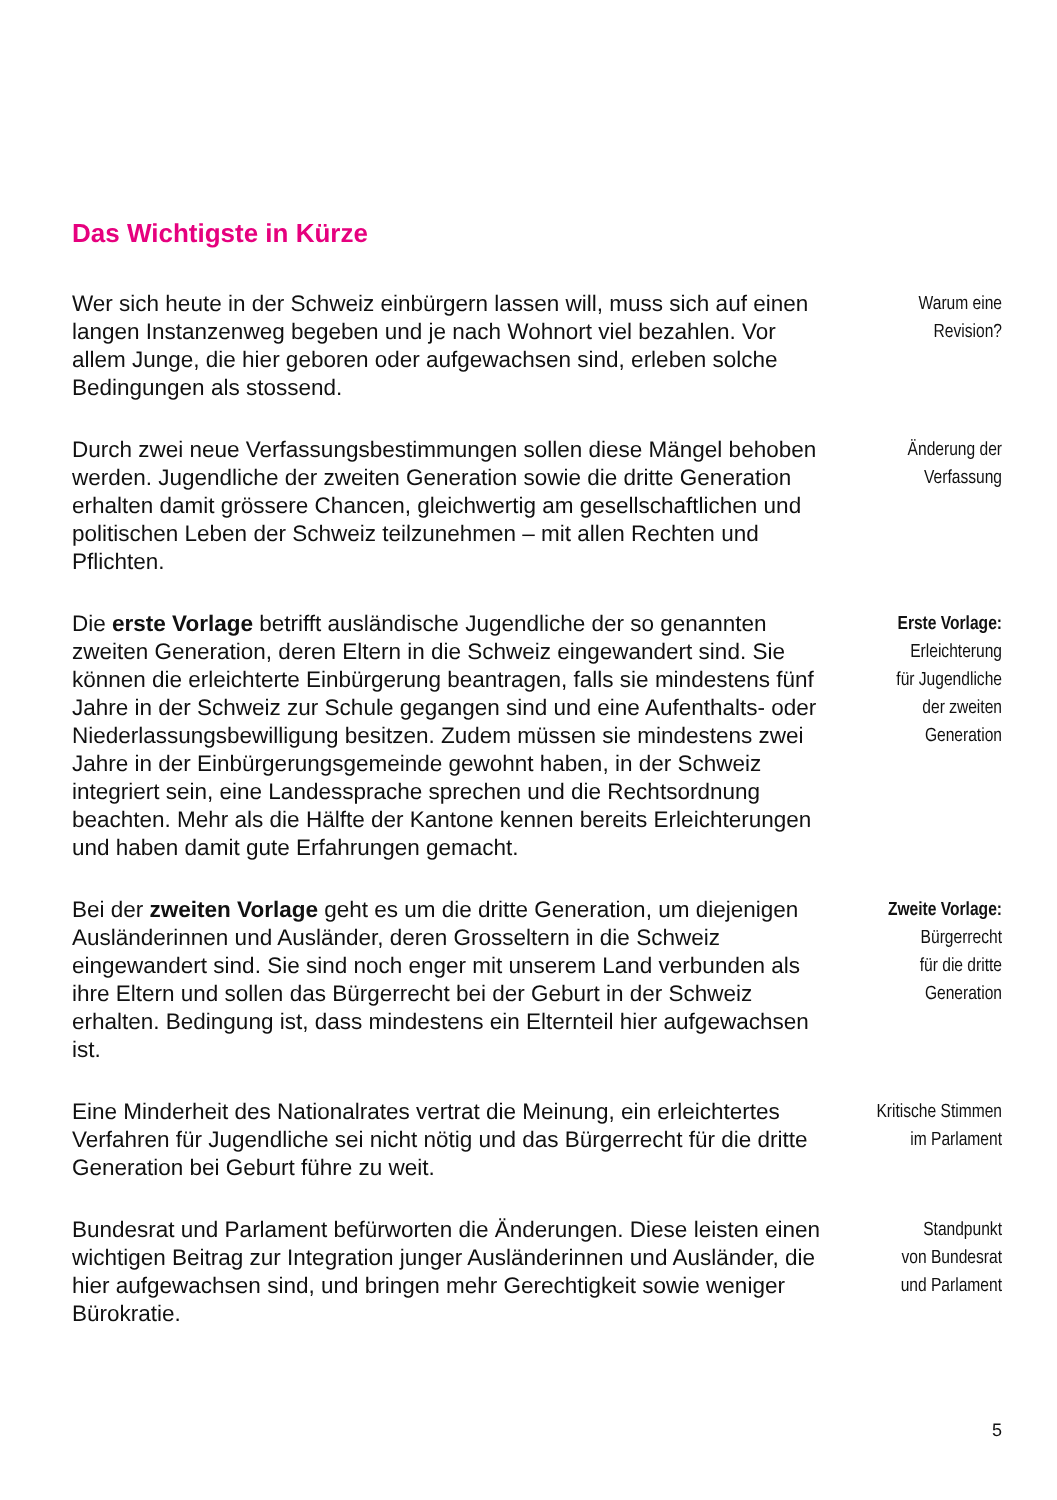Das Wichtigste in Kürze
Wer sich heute in der Schweiz einbürgern lassen will, muss sich auf einen langen Instanzenweg begeben und je nach Wohnort viel bezahlen. Vor allem Junge, die hier geboren oder aufgewachsen sind, erleben solche Bedingungen als stossend.
Warum eine
Revision?
Durch zwei neue Verfassungsbestimmungen sollen diese Mängel behoben werden. Jugendliche der zweiten Generation sowie die dritte Generation erhalten damit grössere Chancen, gleichwertig am gesellschaftlichen und politischen Leben der Schweiz teilzunehmen – mit allen Rechten und Pflichten.
Änderung der
Verfassung
Die erste Vorlage betrifft ausländische Jugendliche der so genannten zweiten Generation, deren Eltern in die Schweiz eingewandert sind. Sie können die erleichterte Einbürgerung beantragen, falls sie mindestens fünf Jahre in der Schweiz zur Schule gegangen sind und eine Aufenthalts- oder Niederlassungsbewilligung besitzen. Zudem müssen sie mindestens zwei Jahre in der Einbürgerungsgemeinde gewohnt haben, in der Schweiz integriert sein, eine Landessprache sprechen und die Rechtsordnung beachten. Mehr als die Hälfte der Kantone kennen bereits Erleichterungen und haben damit gute Erfahrungen gemacht.
Erste Vorlage:
Erleichterung
für Jugendliche
der zweiten
Generation
Bei der zweiten Vorlage geht es um die dritte Generation, um diejenigen Ausländerinnen und Ausländer, deren Grosseltern in die Schweiz eingewandert sind. Sie sind noch enger mit unserem Land verbunden als ihre Eltern und sollen das Bürgerrecht bei der Geburt in der Schweiz erhalten. Bedingung ist, dass mindestens ein Elternteil hier aufgewachsen ist.
Zweite Vorlage:
Bürgerrecht
für die dritte
Generation
Eine Minderheit des Nationalrates vertrat die Meinung, ein erleichtertes Verfahren für Jugendliche sei nicht nötig und das Bürgerrecht für die dritte Generation bei Geburt führe zu weit.
Kritische Stimmen
im Parlament
Bundesrat und Parlament befürworten die Änderungen. Diese leisten einen wichtigen Beitrag zur Integration junger Ausländerinnen und Ausländer, die hier aufgewachsen sind, und bringen mehr Gerechtigkeit sowie weniger Bürokratie.
Standpunkt
von Bundesrat
und Parlament
5